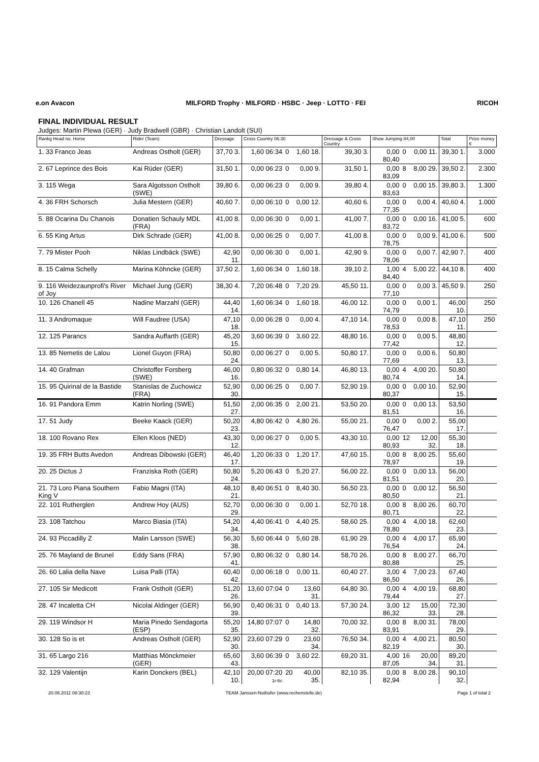e.on Avacon MILFORD Trophy · MILFORD · HSBC · Jeep · LOTTO · FEI RICOH
FINAL INDIVIDUAL RESULT
Judges: Martin Plewa (GER) · Judy Bradwell (GBR) · Christian Landolt (SUI)
| Rankg Head no. Horse | Rider (Team) | Dressage | Cross Country 06:30 | | | Dressage & Cross Country | Show Jumping 84,00 | | | Total | Prize money € |
| --- | --- | --- | --- | --- | --- | --- | --- | --- | --- | --- | --- |
| 1. 33 Franco Jeas | Andreas Ostholt (GER) | 37,70 3. | 1,60 06:34 | 0 | 1,60 18. | 39,30 3. | 0,00 80,40 | 0 | 0,00 11. | 39,30 1. | 3.000 |
| 2. 67 Leprince des Bois | Kai Rüder (GER) | 31,50 1. | 0,00 06:23 | 0 | 0,00 9. | 31,50 1. | 0,00 83,09 | 8 | 8,00 29. | 39,50 2. | 2.300 |
| 3. 115 Wega | Sara Algotsson Ostholt (SWE) | 39,80 6. | 0,00 06:23 | 0 | 0,00 9. | 39,80 4. | 0,00 83,63 | 0 | 0,00 15. | 39,80 3. | 1.300 |
| 4. 36 FRH Schorsch | Julia Mestern (GER) | 40,60 7. | 0,00 06:10 | 0 | 0,00 12. | 40,60 6. | 0,00 77,35 | 0 | 0,00 4. | 40,60 4. | 1.000 |
| 5. 88 Ocarina Du Chanois | Donatien Schauly MDL (FRA) | 41,00 8. | 0,00 06:30 | 0 | 0,00 1. | 41,00 7. | 0,00 83,72 | 0 | 0,00 16. | 41,00 5. | 600 |
| 6. 55 King Artus | Dirk Schrade (GER) | 41,00 8. | 0,00 06:25 | 0 | 0,00 7. | 41,00 8. | 0,00 78,75 | 0 | 0,00 9. | 41,00 6. | 500 |
| 7. 79 Mister Pooh | Niklas Lindbäck (SWE) | 42,90 11. | 0,00 06:30 | 0 | 0,00 1. | 42,90 9. | 0,00 78,06 | 0 | 0,00 7. | 42,90 7. | 400 |
| 8. 15 Calma Schelly | Marina Köhncke (GER) | 37,50 2. | 1,60 06:34 | 0 | 1,60 18. | 39,10 2. | 1,00 84,40 | 4 | 5,00 22. | 44,10 8. | 400 |
| 9. 116 Weidezaunprofi's River of Joy | Michael Jung (GER) | 38,30 4. | 7,20 06:48 | 0 | 7,20 29. | 45,50 11. | 0,00 77,10 | 0 | 0,00 3. | 45,50 9. | 250 |
| 10. 126 Chanell 45 | Nadine Marzahl (GER) | 44,40 14. | 1,60 06:34 | 0 | 1,60 18. | 46,00 12. | 0,00 74,79 | 0 | 0,00 1. | 46,00 10. | 250 |
| 11. 3 Andromaque | Will Faudree (USA) | 47,10 18. | 0,00 06:28 | 0 | 0,00 4. | 47,10 14. | 0,00 78,53 | 0 | 0,00 8. | 47,10 11. | 250 |
| 12. 125 Parancs | Sandra Auffarth (GER) | 45,20 15. | 3,60 06:39 | 0 | 3,60 22. | 48,80 16. | 0,00 77,42 | 0 | 0,00 5. | 48,80 12. | |
| 13. 85 Nemetis de Lalou | Lionel Guyon (FRA) | 50,80 24. | 0,00 06:27 | 0 | 0,00 5. | 50,80 17. | 0,00 77,69 | 0 | 0,00 6. | 50,80 13. | |
| 14. 40 Grafman | Christoffer Forsberg (SWE) | 46,00 16. | 0,80 06:32 | 0 | 0,80 14. | 46,80 13. | 0,00 80,74 | 4 | 4,00 20. | 50,80 14. | |
| 15. 95 Quirinal de la Bastide | Stanislas de Zuchowicz (FRA) | 52,90 30. | 0,00 06:25 | 0 | 0,00 7. | 52,90 19. | 0,00 80,37 | 0 | 0,00 10. | 52,90 15. | |
| 16. 91 Pandora Emm | Katrin Norling (SWE) | 51,50 27. | 2,00 06:35 | 0 | 2,00 21. | 53,50 20. | 0,00 81,51 | 0 | 0,00 13. | 53,50 16. | |
| 17. 51 Judy | Beeke Kaack (GER) | 50,20 23. | 4,80 06:42 | 0 | 4,80 26. | 55,00 21. | 0,00 76,47 | 0 | 0,00 2. | 55,00 17. | |
| 18. 100 Rovano Rex | Ellen Kloos (NED) | 43,30 12. | 0,00 06:27 | 0 | 0,00 5. | 43,30 10. | 0,00 80,93 | 12 | 12,00 32. | 55,30 18. | |
| 19. 35 FRH Butts Avedon | Andreas Dibowski (GER) | 46,40 17. | 1,20 06:33 | 0 | 1,20 17. | 47,60 15. | 0,00 78,97 | 8 | 8,00 25. | 55,60 19. | |
| 20. 25 Dictus J | Franziska Roth (GER) | 50,80 24. | 5,20 06:43 | 0 | 5,20 27. | 56,00 22. | 0,00 81,51 | 0 | 0,00 13. | 56,00 20. | |
| 21. 73 Loro Piana Southern King V | Fabio Magni (ITA) | 48,10 21. | 8,40 06:51 | 0 | 8,40 30. | 56,50 23. | 0,00 80,50 | 0 | 0,00 12. | 56,50 21. | |
| 22. 101 Rutherglen | Andrew Hoy (AUS) | 52,70 29. | 0,00 06:30 | 0 | 0,00 1. | 52,70 18. | 0,00 80,71 | 8 | 8,00 26. | 60,70 22. | |
| 23. 108 Tatchou | Marco Biasia (ITA) | 54,20 34. | 4,40 06:41 | 0 | 4,40 25. | 58,60 25. | 0,00 78,80 | 4 | 4,00 18. | 62,60 23. | |
| 24. 93 Piccadilly Z | Malin Larsson (SWE) | 56,30 38. | 5,60 06:44 | 0 | 5,60 28. | 61,90 29. | 0,00 76,54 | 4 | 4,00 17. | 65,90 24. | |
| 25. 76 Mayland de Brunel | Eddy Sans (FRA) | 57,90 41. | 0,80 06:32 | 0 | 0,80 14. | 58,70 26. | 0,00 80,88 | 8 | 8,00 27. | 66,70 25. | |
| 26. 60 Lalia della Nave | Luisa Palli (ITA) | 60,40 42. | 0,00 06:18 | 0 | 0,00 11. | 60,40 27. | 3,00 86,50 | 4 | 7,00 23. | 67,40 26. | |
| 27. 105 Sir Medicott | Frank Ostholt (GER) | 51,20 26. | 13,60 07:04 | 0 | 13,60 31. | 64,80 30. | 0,00 79,44 | 4 | 4,00 19. | 68,80 27. | |
| 28. 47 Incaletta CH | Nicolai Aldinger (GER) | 56,90 39. | 0,40 06:31 | 0 | 0,40 13. | 57,30 24. | 3,00 86,32 | 12 | 15,00 33. | 72,30 28. | |
| 29. 119 Windsor H | Maria Pinedo Sendagorta (ESP) | 55,20 35. | 14,80 07:07 | 0 | 14,80 32. | 70,00 32. | 0,00 83,91 | 8 | 8,00 31. | 78,00 29. | |
| 30. 128 So is et | Andreas Ostholt (GER) | 52,90 30. | 23,60 07:29 | 0 | 23,60 34. | 76,50 34. | 0,00 82,19 | 4 | 4,00 21. | 80,50 30. | |
| 31. 65 Largo 216 | Matthias Mönckmeier (GER) | 65,60 43. | 3,60 06:39 | 0 | 3,60 22. | 69,20 31. | 4,00 87,05 | 16 | 20,00 34. | 89,20 31. | |
| 32. 129 Valentijn | Karin Donckers (BEL) | 42,10 10. | 20,00 07:20 1r-6c | 20 | 40,00 35. | 82,10 35. | 0,00 82,94 | 8 | 8,00 28. | 90,10 32. | |
20.06.2011 08:30:23 TEAM Janssen-Nothofer (www.rechenstelle.de) Page 1 of total 2